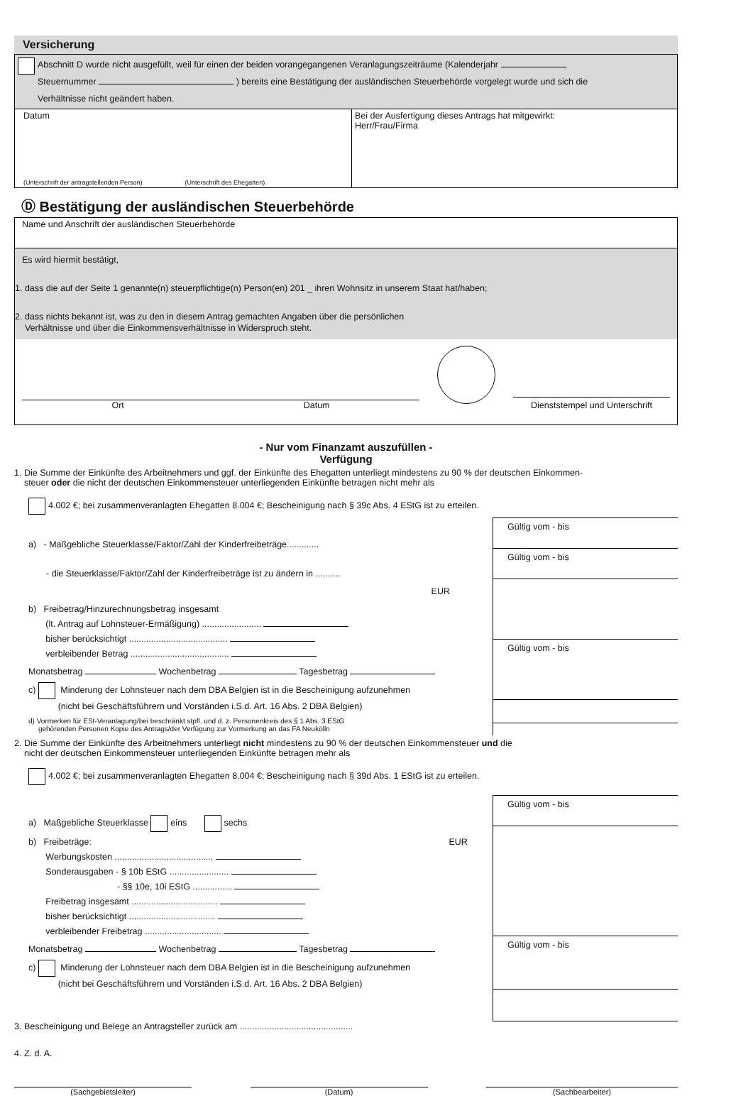Versicherung
Abschnitt D wurde nicht ausgefüllt, weil für einen der beiden vorangegangenen Veranlagungszeiträume (Kalenderjahr ,
Steuernummer ) bereits eine Bestätigung der ausländischen Steuerbehörde vorgelegt wurde und sich die
Verhältnisse nicht geändert haben.
Datum
(Unterschrift der antragstellenden Person) (Unterschrift des Ehegatten)
Bei der Ausfertigung dieses Antrags hat mitgewirkt:
Herr/Frau/Firma
Ⓓ Bestätigung der ausländischen Steuerbehörde
Name und Anschrift der ausländischen Steuerbehörde
Es wird hiermit bestätigt,
1. dass die auf der Seite 1 genannte(n) steuerpflichtige(n) Person(en) 201 _ ihren Wohnsitz in unserem Staat hat/haben;
2. dass nichts bekannt ist, was zu den in diesem Antrag gemachten Angaben über die persönlichen
Verhältnisse und über die Einkommensverhältnisse in Widerspruch steht.
Ort Datum
Dienststempel und Unterschrift
- Nur vom Finanzamt auszufüllen -
Verfügung
1. Die Summe der Einkünfte des Arbeitnehmers und ggf. der Einkünfte des Ehegatten unterliegt mindestens zu 90 % der deutschen Einkommen-
steuer oder die nicht der deutschen Einkommensteuer unterliegenden Einkünfte betragen nicht mehr als
4.002 €; bei zusammenveranlagten Ehegatten 8.004 €; Bescheinigung nach § 39c Abs. 4 EStG ist zu erteilen.
a) - Maßgebliche Steuerklasse/Faktor/Zahl der Kinderfreibeträge.............
- die Steuerklasse/Faktor/Zahl der Kinderfreibeträge ist zu ändern in ..........
EUR
b) Freibetrag/Hinzurechnungsbetrag insgesamt
(lt. Antrag auf Lohnsteuer-Ermäßigung) ........................
bisher berücksichtigt ........................................
verbleibender Betrag ........................................
Monatsbetrag Wochenbetrag Tagesbetrag
c) Minderung der Lohnsteuer nach dem DBA Belgien ist in die Bescheinigung aufzunehmen
(nicht bei Geschäftsführern und Vorständen i.S.d. Art. 16 Abs. 2 DBA Belgien)
d) Vormerken für ESt-Veranlagung/bei beschränkt stpfl. und d. z. Personenkreis des § 1 Abs. 3 EStG
gehörenden Personen Kopie des Antrags/der Verfügung zur Vormerkung an das FA Neukölln
Gültig vom - bis
Gültig vom - bis
Gültig vom - bis
2. Die Summe der Einkünfte des Arbeitnehmers unterliegt nicht mindestens zu 90 % der deutschen Einkommensteuer und die
nicht der deutschen Einkommensteuer unterliegenden Einkünfte betragen mehr als
4.002 €; bei zusammenveranlagten Ehegatten 8.004 €; Bescheinigung nach § 39d Abs. 1 EStG ist zu erteilen.
a) Maßgebliche Steuerklasse eins sechs
b) Freibeträge: EUR
Werbungskosten ........................................
Sonderausgaben - § 10b EStG ........................
- §§ 10e, 10i EStG ................
Freibetrag insgesamt ...................................
bisher berücksichtigt ...................................
verbleibender Freibetrag ...............................
Monatsbetrag Wochenbetrag Tagesbetrag
c) Minderung der Lohnsteuer nach dem DBA Belgien ist in die Bescheinigung aufzunehmen
(nicht bei Geschäftsführern und Vorständen i.S.d. Art. 16 Abs. 2 DBA Belgien)
Gültig vom - bis
Gültig vom - bis
3. Bescheinigung und Belege an Antragsteller zurück am ..............................................
4. Z. d. A.
(Sachgebietsleiter) (Datum) (Sachbearbeiter)